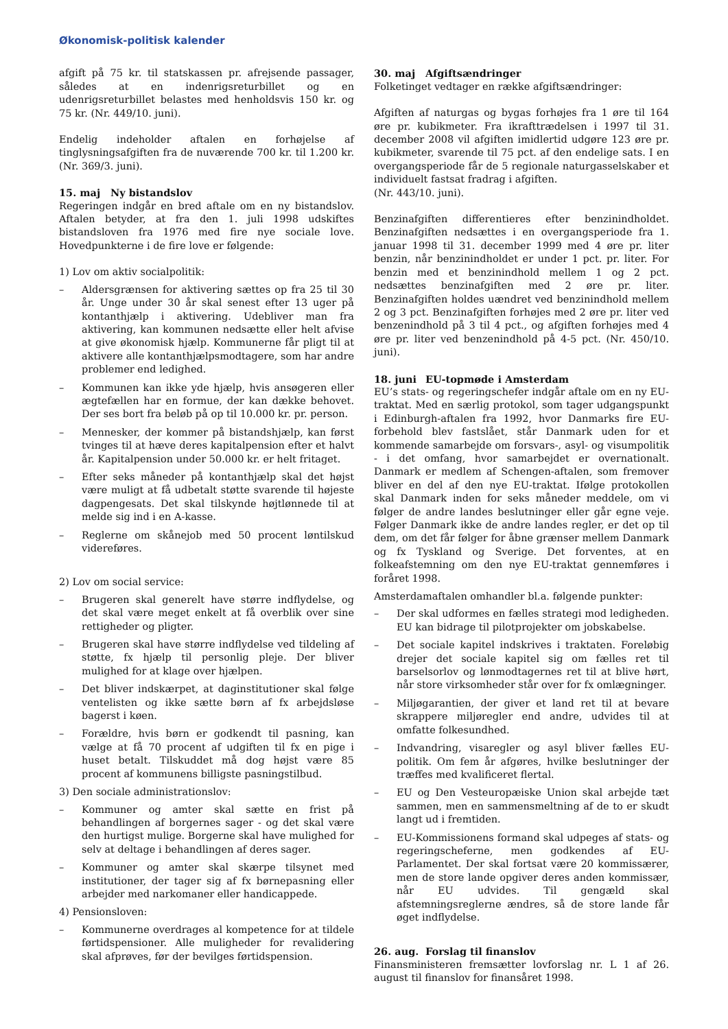Økonomisk-politisk kalender
afgift på 75 kr. til statskassen pr. afrejsende passager, således at en indenrigsreturbillet og en udenrigsreturbillet belastes med henholdsvis 150 kr. og 75 kr. (Nr. 449/10. juni).
Endelig indeholder aftalen en forhøjelse af tinglysningsafgiften fra de nuværende 700 kr. til 1.200 kr. (Nr. 369/3. juni).
15. maj Ny bistandslov
Regeringen indgår en bred aftale om en ny bistandslov. Aftalen betyder, at fra den 1. juli 1998 udskiftes bistandsloven fra 1976 med fire nye sociale love. Hovedpunkterne i de fire love er følgende:
1) Lov om aktiv socialpolitik:
– Aldersgrænsen for aktivering sættes op fra 25 til 30 år. Unge under 30 år skal senest efter 13 uger på kontanthjælp i aktivering. Udebliver man fra aktivering, kan kommunen nedsætte eller helt afvise at give økonomisk hjælp. Kommunerne får pligt til at aktivere alle kontanthjælpsmodtagere, som har andre problemer end ledighed.
– Kommunen kan ikke yde hjælp, hvis ansøgeren eller ægtefællen har en formue, der kan dække behovet. Der ses bort fra beløb på op til 10.000 kr. pr. person.
– Mennesker, der kommer på bistandshjælp, kan først tvinges til at hæve deres kapitalpension efter et halvt år. Kapitalpension under 50.000 kr. er helt fritaget.
– Efter seks måneder på kontanthjælp skal det højst være muligt at få udbetalt støtte svarende til højeste dagpengesats. Det skal tilskynde højtlønnede til at melde sig ind i en A-kasse.
– Reglerne om skånejob med 50 procent løntilskud videreføres.
2) Lov om social service:
– Brugeren skal generelt have større indflydelse, og det skal være meget enkelt at få overblik over sine rettigheder og pligter.
– Brugeren skal have større indflydelse ved tildeling af støtte, fx hjælp til personlig pleje. Der bliver mulighed for at klage over hjælpen.
– Det bliver indskærpet, at daginstitutioner skal følge ventelisten og ikke sætte børn af fx arbejdsløse bagerst i køen.
– Forældre, hvis børn er godkendt til pasning, kan vælge at få 70 procent af udgiften til fx en pige i huset betalt. Tilskuddet må dog højst være 85 procent af kommunens billigste pasningstilbud.
3) Den sociale administrationslov:
– Kommuner og amter skal sætte en frist på behandlingen af borgernes sager - og det skal være den hurtigst mulige. Borgerne skal have mulighed for selv at deltage i behandlingen af deres sager.
– Kommuner og amter skal skærpe tilsynet med institutioner, der tager sig af fx børnepasning eller arbejder med narkomaner eller handicappede.
4) Pensionsloven:
– Kommunerne overdrages al kompetence for at tildele førtidspensioner. Alle muligheder for revalidering skal afprøves, før der bevilges førtidspension.
30. maj Afgiftsændringer
Folketinget vedtager en række afgiftsændringer:
Afgiften af naturgas og bygas forhøjes fra 1 øre til 164 øre pr. kubikmeter. Fra ikrafttrædelsen i 1997 til 31. december 2008 vil afgiften imidlertid udgøre 123 øre pr. kubikmeter, svarende til 75 pct. af den endelige sats. I en overgangsperiode får de 5 regionale naturgasselskaber et individuelt fastsat fradrag i afgiften.
(Nr. 443/10. juni).
Benzinafgiften differentieres efter benzinindholdet. Benzinafgiften nedsættes i en overgangsperiode fra 1. januar 1998 til 31. december 1999 med 4 øre pr. liter benzin, når benzinindholdet er under 1 pct. pr. liter. For benzin med et benzinindhold mellem 1 og 2 pct. nedsættes benzinafgiften med 2 øre pr. liter. Benzinafgiften holdes uændret ved benzinindhold mellem 2 og 3 pct. Benzinafgiften forhøjes med 2 øre pr. liter ved benzenindhold på 3 til 4 pct., og afgiften forhøjes med 4 øre pr. liter ved benzenindhold på 4-5 pct. (Nr. 450/10. juni).
18. juni EU-topmøde i Amsterdam
EU’s stats- og regeringschefer indgår aftale om en ny EU-traktat. Med en særlig protokol, som tager udgangspunkt i Edinburgh-aftalen fra 1992, hvor Danmarks fire EU-forbehold blev fastslået, står Danmark uden for et kommende samarbejde om forsvars-, asyl- og visumpolitik - i det omfang, hvor samarbejdet er overnationalt. Danmark er medlem af Schengen-aftalen, som fremover bliver en del af den nye EU-traktat. Ifølge protokollen skal Danmark inden for seks måneder meddele, om vi følger de andre landes beslutninger eller går egne veje. Følger Danmark ikke de andre landes regler, er det op til dem, om det får følger for åbne grænser mellem Danmark og fx Tyskland og Sverige. Det forventes, at en folkeafstemning om den nye EU-traktat gennemføres i foråret 1998.
Amsterdamaftalen omhandler bl.a. følgende punkter:
– Der skal udformes en fælles strategi mod ledigheden. EU kan bidrage til pilotprojekter om jobskabelse.
– Det sociale kapitel indskrives i traktaten. Foreløbig drejer det sociale kapitel sig om fælles ret til barselsorlov og lønmodtagernes ret til at blive hørt, når store virksomheder står over for fx omlægninger.
– Miljøgarantien, der giver et land ret til at bevare skrappere miljøregler end andre, udvides til at omfatte folkesundhed.
– Indvandring, visaregler og asyl bliver fælles EU-politik. Om fem år afgøres, hvilke beslutninger der træffes med kvalificeret flertal.
– EU og Den Vesteuropæiske Union skal arbejde tæt sammen, men en sammensmeltning af de to er skudt langt ud i fremtiden.
– EU-Kommissionens formand skal udpeges af stats- og regeringscheferne, men godkendes af EU-Parlamentet. Der skal fortsat være 20 kommissærer, men de store lande opgiver deres anden kommissær, når EU udvides. Til gengæld skal afstemningsreglerne ændres, så de store lande får øget indflydelse.
26. aug. Forslag til finanslov
Finansministeren fremsætter lovforslag nr. L 1 af 26. august til finanslov for finansåret 1998.